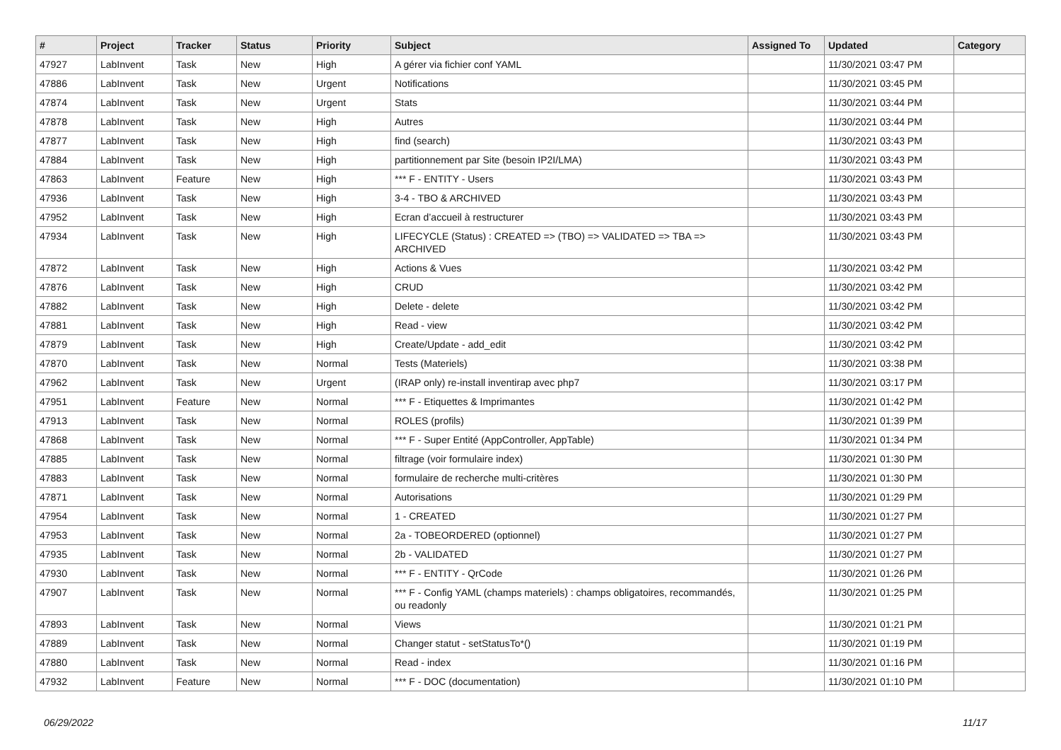| # | Project | Tracker | Status | Priority | Subject | Assigned To | Updated | Category |
| --- | --- | --- | --- | --- | --- | --- | --- | --- |
| 47927 | LabInvent | Task | New | High | A gérer via fichier conf YAML | | 11/30/2021 03:47 PM | |
| 47886 | LabInvent | Task | New | Urgent | Notifications | | 11/30/2021 03:45 PM | |
| 47874 | LabInvent | Task | New | Urgent | Stats | | 11/30/2021 03:44 PM | |
| 47878 | LabInvent | Task | New | High | Autres | | 11/30/2021 03:44 PM | |
| 47877 | LabInvent | Task | New | High | find (search) | | 11/30/2021 03:43 PM | |
| 47884 | LabInvent | Task | New | High | partitionnement par Site (besoin IP2I/LMA) | | 11/30/2021 03:43 PM | |
| 47863 | LabInvent | Feature | New | High | *** F - ENTITY - Users | | 11/30/2021 03:43 PM | |
| 47936 | LabInvent | Task | New | High | 3-4 - TBO & ARCHIVED | | 11/30/2021 03:43 PM | |
| 47952 | LabInvent | Task | New | High | Ecran d’accueil à restructurer | | 11/30/2021 03:43 PM | |
| 47934 | LabInvent | Task | New | High | LIFECYCLE (Status) : CREATED => (TBO) => VALIDATED => TBA => ARCHIVED | | 11/30/2021 03:43 PM | |
| 47872 | LabInvent | Task | New | High | Actions & Vues | | 11/30/2021 03:42 PM | |
| 47876 | LabInvent | Task | New | High | CRUD | | 11/30/2021 03:42 PM | |
| 47882 | LabInvent | Task | New | High | Delete - delete | | 11/30/2021 03:42 PM | |
| 47881 | LabInvent | Task | New | High | Read - view | | 11/30/2021 03:42 PM | |
| 47879 | LabInvent | Task | New | High | Create/Update - add_edit | | 11/30/2021 03:42 PM | |
| 47870 | LabInvent | Task | New | Normal | Tests (Materiels) | | 11/30/2021 03:38 PM | |
| 47962 | LabInvent | Task | New | Urgent | (IRAP only) re-install inventirap avec php7 | | 11/30/2021 03:17 PM | |
| 47951 | LabInvent | Feature | New | Normal | *** F - Etiquettes & Imprimantes | | 11/30/2021 01:42 PM | |
| 47913 | LabInvent | Task | New | Normal | ROLES (profils) | | 11/30/2021 01:39 PM | |
| 47868 | LabInvent | Task | New | Normal | *** F - Super Entité (AppController, AppTable) | | 11/30/2021 01:34 PM | |
| 47885 | LabInvent | Task | New | Normal | filtrage (voir formulaire index) | | 11/30/2021 01:30 PM | |
| 47883 | LabInvent | Task | New | Normal | formulaire de recherche multi-critères | | 11/30/2021 01:30 PM | |
| 47871 | LabInvent | Task | New | Normal | Autorisations | | 11/30/2021 01:29 PM | |
| 47954 | LabInvent | Task | New | Normal | 1 - CREATED | | 11/30/2021 01:27 PM | |
| 47953 | LabInvent | Task | New | Normal | 2a - TOBEORDERED (optionnel) | | 11/30/2021 01:27 PM | |
| 47935 | LabInvent | Task | New | Normal | 2b - VALIDATED | | 11/30/2021 01:27 PM | |
| 47930 | LabInvent | Task | New | Normal | *** F - ENTITY - QrCode | | 11/30/2021 01:26 PM | |
| 47907 | LabInvent | Task | New | Normal | *** F - Config YAML (champs materiels) : champs obligatoires, recommandés, ou readonly | | 11/30/2021 01:25 PM | |
| 47893 | LabInvent | Task | New | Normal | Views | | 11/30/2021 01:21 PM | |
| 47889 | LabInvent | Task | New | Normal | Changer statut - setStatusTo*() | | 11/30/2021 01:19 PM | |
| 47880 | LabInvent | Task | New | Normal | Read - index | | 11/30/2021 01:16 PM | |
| 47932 | LabInvent | Feature | New | Normal | *** F - DOC (documentation) | | 11/30/2021 01:10 PM | |
06/29/2022 11/17